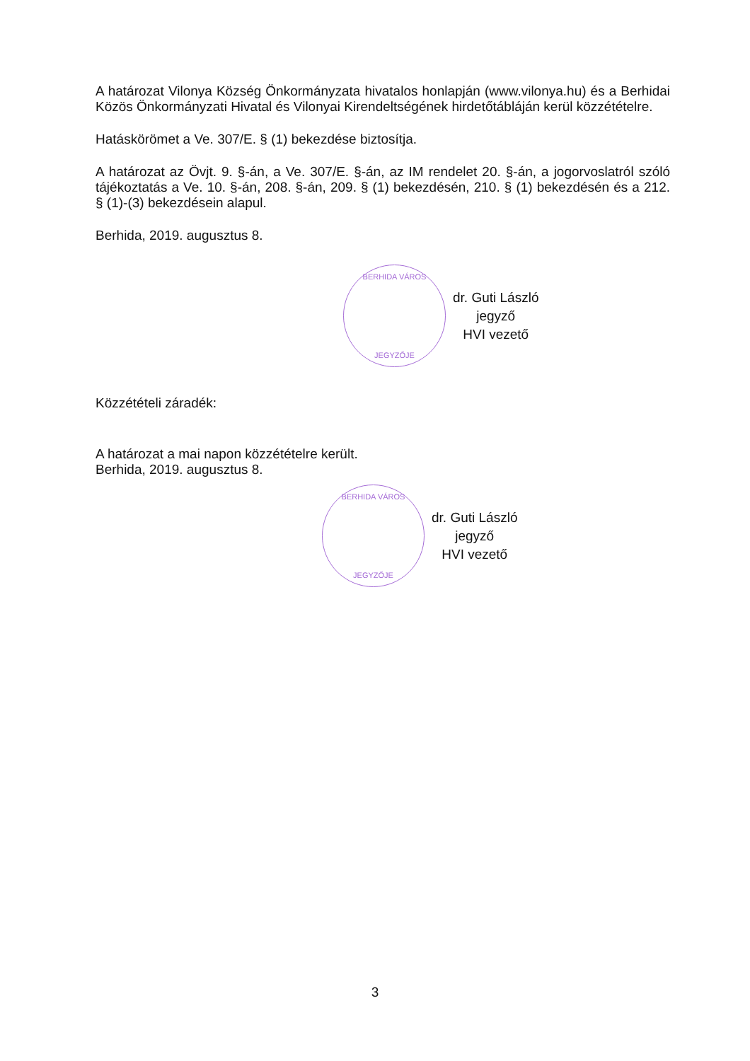A határozat Vilonya Község Önkormányzata hivatalos honlapján (www.vilonya.hu) és a Berhidai Közös Önkormányzati Hivatal és Vilonyai Kirendeltségének hirdetőtábláján kerül közzétételre.
Hatáskörömet a Ve. 307/E. § (1) bekezdése biztosítja.
A határozat az Övjt. 9. §-án, a Ve. 307/E. §-án, az IM rendelet 20. §-án, a jogorvoslatról szóló tájékoztatás a Ve. 10. §-án, 208. §-án, 209. § (1) bekezdésén, 210. § (1) bekezdésén és a 212. § (1)-(3) bekezdésein alapul.
Berhida, 2019. augusztus 8.
BERHIDA VÁROS
JEGYZŐJE
dr. Guti László
jegyző
HVI vezető
Közzétételi záradék:
A határozat a mai napon közzétételre került.
Berhida, 2019. augusztus 8.
BERHIDA VÁROS
JEGYZŐJE
dr. Guti László
jegyző
HVI vezető
3